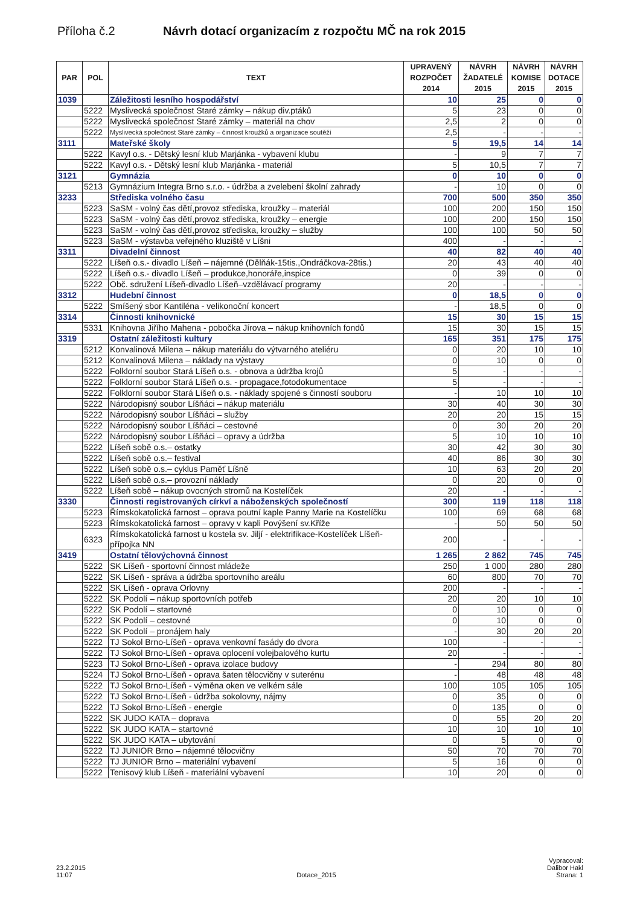Příloha č.2 Návrh dotací organizacím z rozpočtu MČ na rok 2015
| PAR | POL | TEXT | UPRAVENÝ ROZPOČET 2014 | NÁVRH ŽADATELÉ 2015 | NÁVRH KOMISE 2015 | NÁVRH DOTACE 2015 |
| --- | --- | --- | --- | --- | --- | --- |
| 1039 | | Záležitosti lesního hospodářství | 10 | 25 | 0 | 0 |
| | 5222 | Myslivecká společnost Staré zámky – nákup div.ptáků | 5 | 23 | 0 | 0 |
| | 5222 | Myslivecká společnost Staré zámky – materiál na chov | 2,5 | 2 | 0 | 0 |
| | 5222 | Myslivecká společnost Staré zámky – činnost kroužků a organizace soutěží | 2,5 | - | - | - |
| 3111 | | Mateřské školy | 5 | 19,5 | 14 | 14 |
| | 5222 | Kavyl o.s. - Dětský lesní klub Marjánka - vybavení klubu | - | 9 | 7 | 7 |
| | 5222 | Kavyl o.s. - Dětský lesní klub Marjánka - materiál | 5 | 10,5 | 7 | 7 |
| 3121 | | Gymnázia | 0 | 10 | 0 | 0 |
| | 5213 | Gymnázium Integra Brno s.r.o. - údržba a zvelebení školní zahrady | - | 10 | 0 | 0 |
| 3233 | | Střediska volného času | 700 | 500 | 350 | 350 |
| | 5223 | SaSM - volný čas dětí,provoz střediska, kroužky – materiál | 100 | 200 | 150 | 150 |
| | 5223 | SaSM - volný čas dětí,provoz střediska, kroužky – energie | 100 | 200 | 150 | 150 |
| | 5223 | SaSM - volný čas dětí,provoz střediska, kroužky – služby | 100 | 100 | 50 | 50 |
| | 5223 | SaSM - výstavba veřejného kluziště v Líšni | 400 | - | - | - |
| 3311 | | Divadelní činnost | 40 | 82 | 40 | 40 |
| | 5222 | Líšeň o.s.- divadlo Líšeň – nájemné (Dělňák-15tis.,Ondráčkova-28tis.) | 20 | 43 | 40 | 40 |
| | 5222 | Líšeň o.s.- divadlo Líšeň – produkce,honoráře,inspice | 0 | 39 | 0 | 0 |
| | 5222 | Obč. sdružení Líšeň-divadlo Líšeň–vzdělávací programy | 20 | - | - | - |
| 3312 | | Hudební činnost | 0 | 18,5 | 0 | 0 |
| | 5222 | Smíšený sbor Kantiléna - velikonoční koncert | - | 18,5 | 0 | 0 |
| 3314 | | Činnosti knihovnické | 15 | 30 | 15 | 15 |
| | 5331 | Knihovna Jiřího Mahena - pobočka Jírova – nákup knihovních fondů | 15 | 30 | 15 | 15 |
| 3319 | | Ostatní záležitosti kultury | 165 | 351 | 175 | 175 |
| | 5212 | Konvalinová Milena – nákup materiálu do výtvarného ateliéru | 0 | 20 | 10 | 10 |
| | 5212 | Konvalinová Milena – náklady na výstavy | 0 | 10 | 0 | 0 |
| | 5222 | Folklorní soubor Stará Líšeň o.s. - obnova a údržba krojů | 5 | - | - | - |
| | 5222 | Folklorní soubor Stará Líšeň o.s. - propagace,fotodokumentace | 5 | - | - | - |
| | 5222 | Folklorní soubor Stará Líšeň o.s. - náklady spojené s činností souboru | - | 10 | 10 | 10 |
| | 5222 | Národopisný soubor Líšňáci – nákup materiálu | 30 | 40 | 30 | 30 |
| | 5222 | Národopisný soubor Líšňáci – služby | 20 | 20 | 15 | 15 |
| | 5222 | Národopisný soubor Líšňáci – cestovné | 0 | 30 | 20 | 20 |
| | 5222 | Národopisný soubor Líšňáci – opravy a údržba | 5 | 10 | 10 | 10 |
| | 5222 | Líšeň sobě o.s.– ostatky | 30 | 42 | 30 | 30 |
| | 5222 | Líšeň sobě o.s.– festival | 40 | 86 | 30 | 30 |
| | 5222 | Líšeň sobě o.s.– cyklus Paměť Líšně | 10 | 63 | 20 | 20 |
| | 5222 | Líšeň sobě o.s.– provozní náklady | 0 | 20 | 0 | 0 |
| | 5222 | Líšeň sobě – nákup ovocných stromů na Kostelíček | 20 | - | - | - |
| 3330 | | Činnosti registrovaných církví a náboženských společností | 300 | 119 | 118 | 118 |
| | 5223 | Římskokatolická farnost – oprava poutní kaple Panny Marie na Kostelíčku | 100 | 69 | 68 | 68 |
| | 5223 | Římskokatolická farnost – opravy v kapli Povýšení sv.Kříže | - | 50 | 50 | 50 |
| | 6323 | Římskokatolická farnost u kostela sv. Jiljí - elektrifikace-Kostelíček Líšeň-přípojka NN | 200 | - | - | - |
| 3419 | | Ostatní tělovýchovná činnost | 1 265 | 2 862 | 745 | 745 |
| | 5222 | SK Líšeň - sportovní činnost mládeže | 250 | 1 000 | 280 | 280 |
| | 5222 | SK Líšeň - správa a údržba sportovního areálu | 60 | 800 | 70 | 70 |
| | 5222 | SK Líšeň - oprava Orlovny | 200 | - | - | - |
| | 5222 | SK Podolí – nákup sportovních potřeb | 20 | 20 | 10 | 10 |
| | 5222 | SK Podolí – startovné | 0 | 10 | 0 | 0 |
| | 5222 | SK Podolí – cestovné | 0 | 10 | 0 | 0 |
| | 5222 | SK Podolí – pronájem haly | - | 30 | 20 | 20 |
| | 5222 | TJ Sokol Brno-Líšeň - oprava venkovní fasády do dvora | 100 | - | - | - |
| | 5222 | TJ Sokol Brno-Líšeň - oprava oplocení volejbalového kurtu | 20 | - | - | - |
| | 5223 | TJ Sokol Brno-Líšeň - oprava izolace budovy | - | 294 | 80 | 80 |
| | 5224 | TJ Sokol Brno-Líšeň - oprava šaten tělocvičny v suterénu | - | 48 | 48 | 48 |
| | 5222 | TJ Sokol Brno-Líšeň - výměna oken ve velkém sále | 100 | 105 | 105 | 105 |
| | 5222 | TJ Sokol Brno-Líšeň - údržba sokolovny, nájmy | 0 | 35 | 0 | 0 |
| | 5222 | TJ Sokol Brno-Líšeň - energie | 0 | 135 | 0 | 0 |
| | 5222 | SK JUDO KATA – doprava | 0 | 55 | 20 | 20 |
| | 5222 | SK JUDO KATA – startovné | 10 | 10 | 10 | 10 |
| | 5222 | SK JUDO KATA – ubytování | 0 | 5 | 0 | 0 |
| | 5222 | TJ JUNIOR Brno – nájemné tělocvičny | 50 | 70 | 70 | 70 |
| | 5222 | TJ JUNIOR Brno – materiální vybavení | 5 | 16 | 0 | 0 |
| | 5222 | Tenisový klub Líšeň - materiální vybavení | 10 | 20 | 0 | 0 |
23.2.2015
11:07
Dotace_2015
Vypracoval:
Dalibor Hakl
Strana: 1